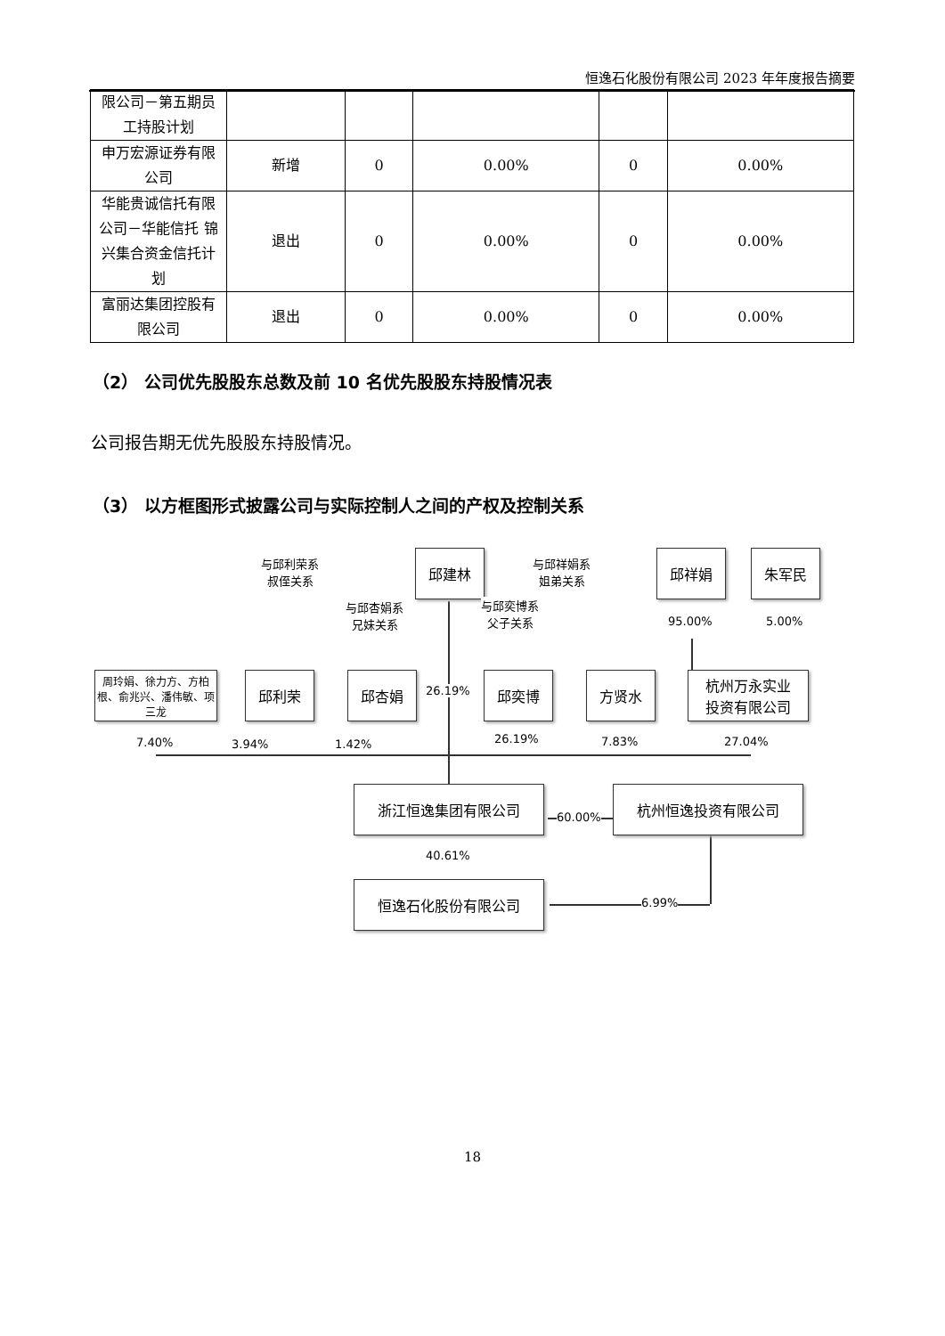恒逸石化股份有限公司 2023 年年度报告摘要
| 限公司－第五期员工持股计划 | | | | | |
| 申万宏源证券有限公司 | 新增 | 0 | 0.00% | 0 | 0.00% |
| 华能贵诚信托有限公司－华能信托 锦兴集合资金信托计划 | 退出 | 0 | 0.00% | 0 | 0.00% |
| 富丽达集团控股有限公司 | 退出 | 0 | 0.00% | 0 | 0.00% |
（2） 公司优先股股东总数及前 10 名优先股股东持股情况表
公司报告期无优先股股东持股情况。
（3） 以方框图形式披露公司与实际控制人之间的产权及控制关系
与邱利荣系
叔侄关系
邱建林
与邱祥娟系
姐弟关系
邱祥娟 朱军民
与邱杏娟系
兄妹关系
与邱奕博系
父子关系
95.00% 5.00%
周玲娟、徐力方、方柏根、俞兆兴、潘伟敏、项三龙
邱利荣 邱杏娟
26.19%
邱奕博 方贤水
杭州万永实业
投资有限公司
7.40% 3.94% 1.42% 26.19% 7.83% 27.04%
浙江恒逸集团有限公司
60.00%
杭州恒逸投资有限公司
40.61%
恒逸石化股份有限公司
6.99%
18